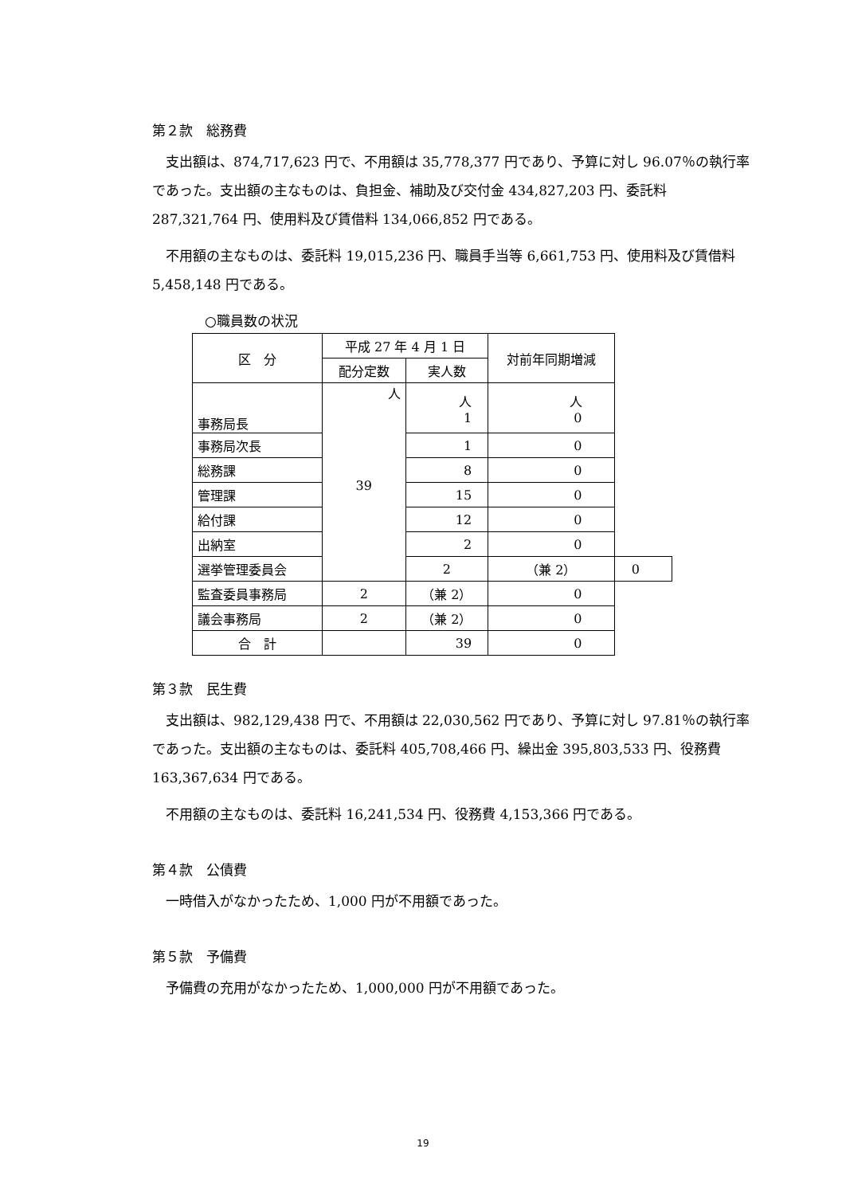第２款　総務費
支出額は、874,717,623 円で、不用額は 35,778,377 円であり、予算に対し 96.07％の執行率であった。支出額の主なものは、負担金、補助及び交付金 434,827,203 円、委託料 287,321,764 円、使用料及び賃借料 134,066,852 円である。
不用額の主なものは、委託料 19,015,236 円、職員手当等 6,661,753 円、使用料及び賃借料 5,458,148 円である。
○職員数の状況
| 区 分 | 平成 27 年 4 月 1 日 | | 対前年同期増減 | |
| --- | --- | --- | --- | --- |
| | 配分定数 | 実人数 | | |
| 事務局長 | 人 39 | 人 1 | 人 0 | |
| 事務局次長 | | 1 | 0 | |
| 総務課 | | 8 | 0 | |
| 管理課 | | 15 | 0 | |
| 給付課 | | 12 | 0 | |
| 出納室 | | 2 | 0 | |
| 選挙管理委員会 | | 2 | （兼 2） | 0 |
| 監査委員事務局 | 2 | （兼 2） | 0 | |
| 議会事務局 | 2 | （兼 2） | 0 | |
| 合 計 | | 39 | 0 | |
第３款　民生費
支出額は、982,129,438 円で、不用額は 22,030,562 円であり、予算に対し 97.81％の執行率であった。支出額の主なものは、委託料 405,708,466 円、繰出金 395,803,533 円、役務費 163,367,634 円である。
不用額の主なものは、委託料 16,241,534 円、役務費 4,153,366 円である。
第４款　公債費
一時借入がなかったため、1,000 円が不用額であった。
第５款　予備費
予備費の充用がなかったため、1,000,000 円が不用額であった。
19